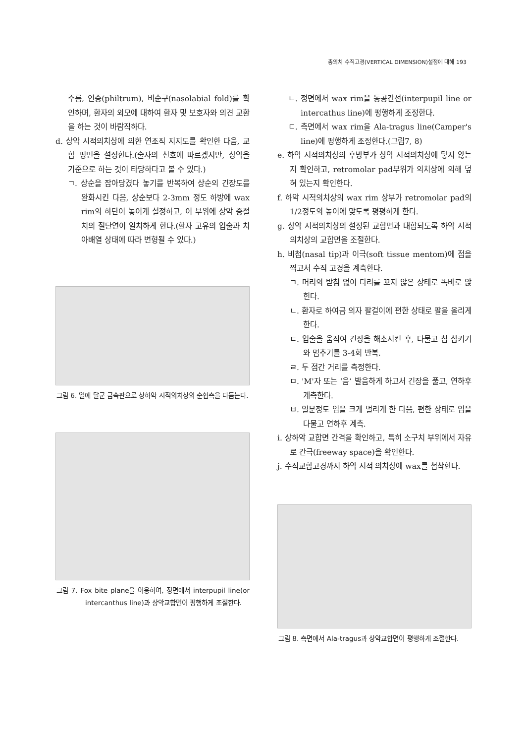총의치 수직고경(VERTICAL DIMENSION)설정에 대해 193
주름, 인중(philtrum), 비순구(nasolabial fold)를 확인하며, 환자의 외모에 대하여 환자 및 보호자와 의견 교환을 하는 것이 바람직하다.
d. 상악 시적의치상에 의한 연조직 지지도를 확인한 다음, 교합 평면을 설정한다.(술자의 선호에 따르겠지만, 상악을 기준으로 하는 것이 타당하다고 볼 수 있다.)
ㄱ. 상순을 잡아당겼다 놓기를 반복하여 상순의 긴장도를 완화시킨 다음, 상순보다 2-3mm 정도 하방에 wax rim의 하단이 놓이게 설정하고, 이 부위에 상악 중절치의 절단연이 일치하게 한다.(환자 고유의 입술과 치아배열 상태에 따라 변형될 수 있다.)
그림 6. 열에 달군 금속판으로 상하악 시적의치상의 순협측을 다듬는다.
그림 7. Fox bite plane을 이용하여, 정면에서 interpupil line(or intercanthus line)과 상악교합면이 평행하게 조절한다.
ㄴ. 정면에서 wax rim을 동공간선(interpupil line or intercathus line)에 평행하게 조정한다.
ㄷ. 측면에서 wax rim을 Ala-tragus line(Camper's line)에 평행하게 조정한다.(그림7, 8)
e. 하악 시적의치상의 후방부가 상악 시적의치상에 닿지 않는지 확인하고, retromolar pad부위가 의치상에 의해 덮혀 있는지 확인한다.
f. 하악 시적의치상의 wax rim 상부가 retromolar pad의 1/2정도의 높이에 맞도록 평평하게 한다.
g. 상악 시적의치상의 설정된 교합면과 대합되도록 하악 시적의치상의 교합면을 조절한다.
h. 비첨(nasal tip)과 이극(soft tissue mentom)에 점을 찍고서 수직 고경을 계측한다.
ㄱ. 머리의 받침 없이 다리를 꼬지 않은 상태로 똑바로 앉힌다.
ㄴ. 환자로 하여금 의자 팔걸이에 편한 상태로 팔을 올리게 한다.
ㄷ. 입술을 움직여 긴장을 해소시킨 후, 다물고 침 삼키기와 멈추기를 3-4회 반복.
ㄹ. 두 점간 거리를 측정한다.
ㅁ. 'M'자 또는 ‘음’ 발음하게 하고서 긴장을 풀고, 연하후 계측한다.
ㅂ. 일분정도 입을 크게 벌리게 한 다음, 편한 상태로 입을 다물고 연하후 계측.
i. 상하악 교합면 간격을 확인하고, 특히 소구치 부위에서 자유로 간극(freeway space)을 확인한다.
j. 수직교합고경까지 하악 시적 의치상에 wax를 첨삭한다.
그림 8. 측면에서 Ala-tragus과 상악교합면이 평행하게 조절한다.